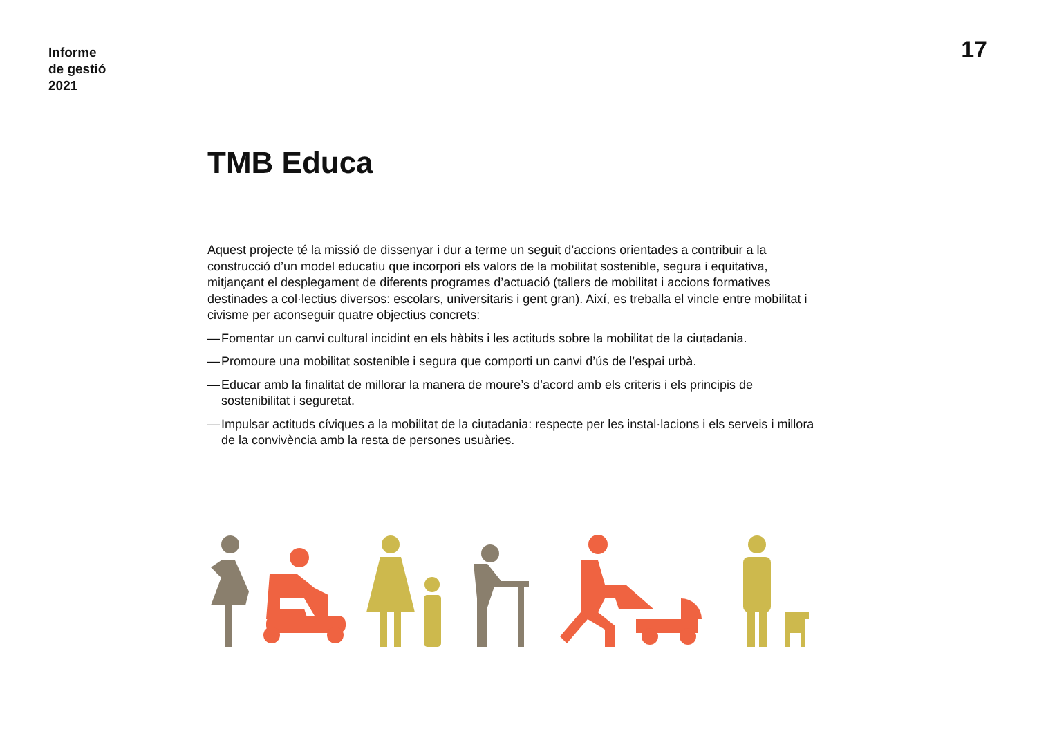Informe
de gestió
2021
17
TMB Educa
Aquest projecte té la missió de dissenyar i dur a terme un seguit d’accions orientades a contribuir a la construcció d’un model educatiu que incorpori els valors de la mobilitat sostenible, segura i equitativa, mitjançant el desplegament de diferents programes d’actuació (tallers de mobilitat i accions formatives destinades a col·lectius diversos: escolars, universitaris i gent gran). Així, es treballa el vincle entre mobilitat i civisme per aconseguir quatre objectius concrets:
— Fomentar un canvi cultural incidint en els hàbits i les actituds sobre la mobilitat de la ciutadania.
— Promoure una mobilitat sostenible i segura que comporti un canvi d’ús de l’espai urbà.
— Educar amb la finalitat de millorar la manera de moure’s d’acord amb els criteris i els principis de sostenibilitat i seguretat.
— Impulsar actituds cíviques a la mobilitat de la ciutadania: respecte per les instal·lacions i els serveis i millora de la convivència amb la resta de persones usuàries.